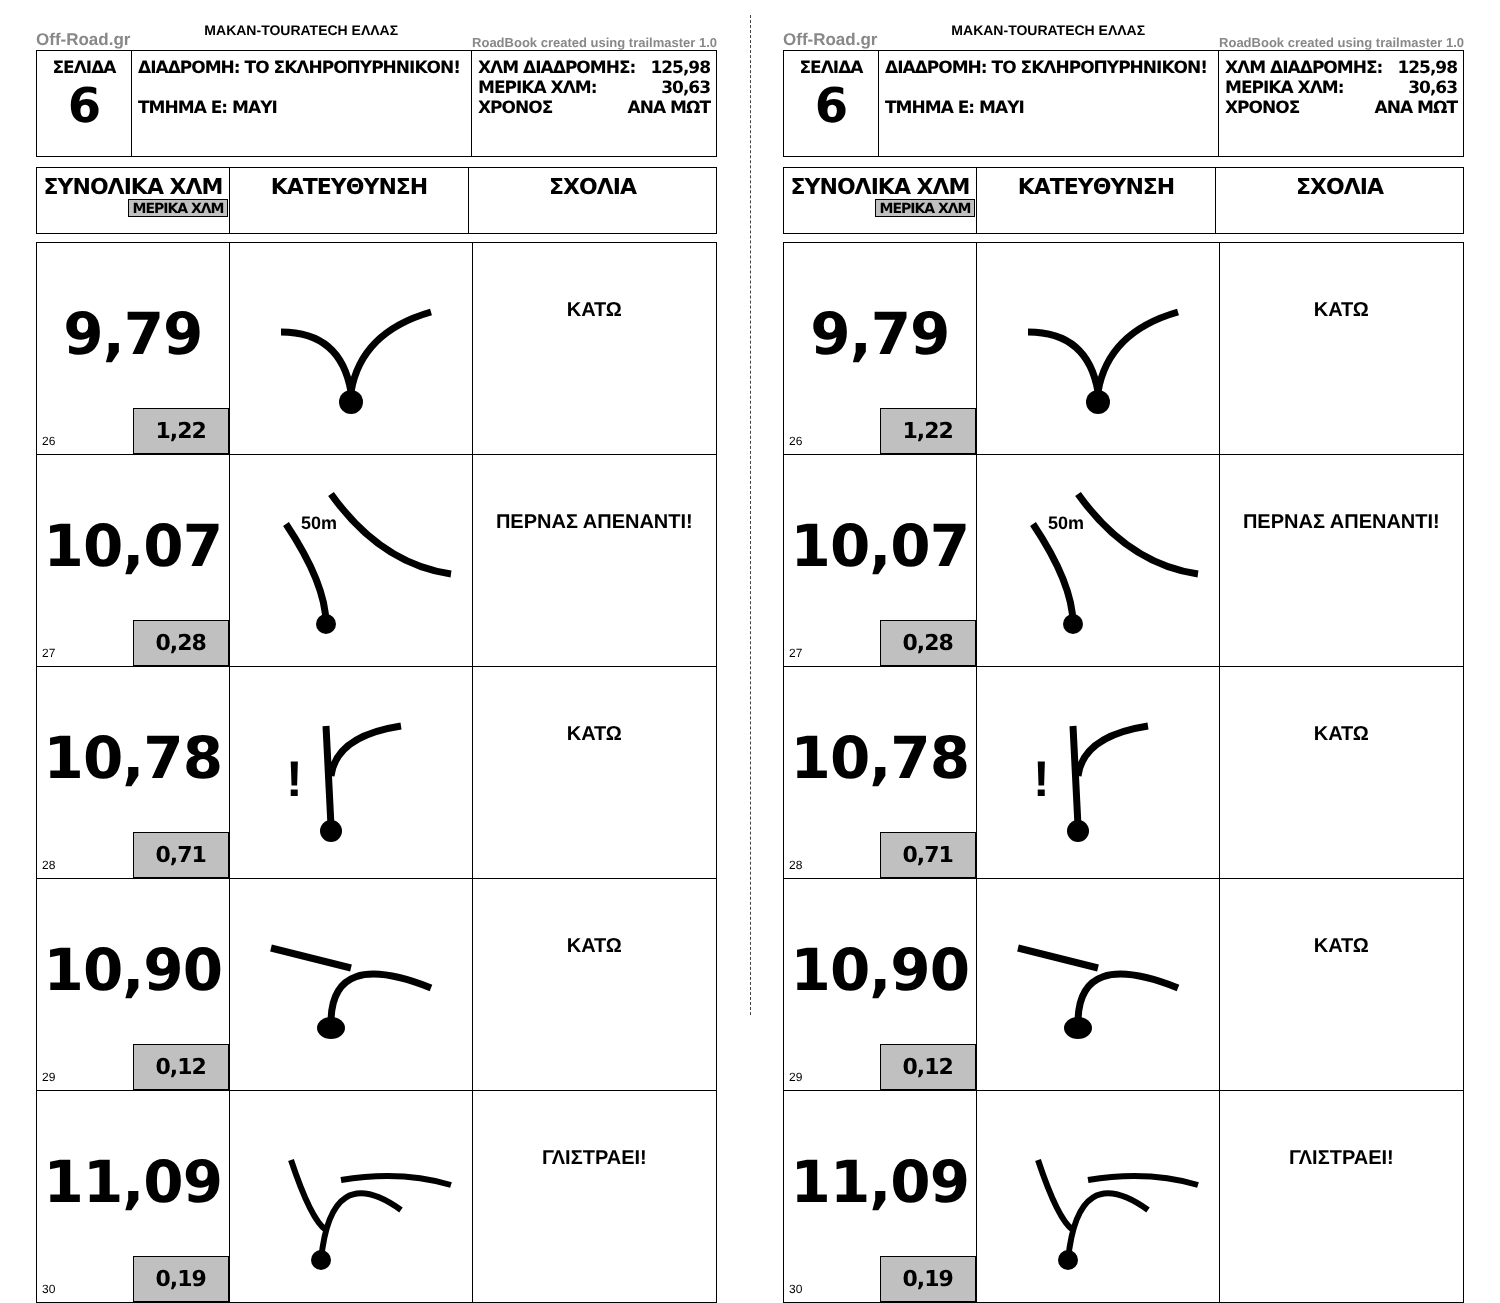Off-Road.gr MAKAN-TOURATECH ΕΛΛΑΣ RoadBook created using trailmaster 1.0
| ΣΕΛΙΔΑ 6 | ΔΙΑΔΡΟΜΗ: ΤΟ ΣΚΛΗΡΟΠΥΡΗΝΙΚΟΝ! ΤΜΗΜΑ Ε: ΜΑΥΙ | ΧΛΜ ΔΙΑΔΡΟΜΗΣ: 125,98 ΜΕΡΙΚΑ ΧΛΜ: 30,63 ΧΡΟΝΟΣ ΑΝΑ ΜΩΤ |
| ΣΥΝΟΛΙΚΑ ΧΛΜ ΜΕΡΙΚΑ ΧΛΜ | ΚΑΤΕΥΘΥΝΣΗ | ΣΧΟΛΙΑ |
| --- | --- | --- |
| 9,79 26 1,22 | | ΚΑΤΩ |
| 10,07 27 0,28 | 50m | ΠΕΡΝΑΣ ΑΠΕΝΑΝΤΙ! |
| 10,78 28 0,71 | ! | ΚΑΤΩ |
| 10,90 29 0,12 | | ΚΑΤΩ |
| 11,09 30 0,19 | | ΓΛΙΣΤΡΑΕΙ! |
Off-Road.gr MAKAN-TOURATECH ΕΛΛΑΣ RoadBook created using trailmaster 1.0
| ΣΕΛΙΔΑ 6 | ΔΙΑΔΡΟΜΗ: ΤΟ ΣΚΛΗΡΟΠΥΡΗΝΙΚΟΝ! ΤΜΗΜΑ Ε: ΜΑΥΙ | ΧΛΜ ΔΙΑΔΡΟΜΗΣ: 125,98 ΜΕΡΙΚΑ ΧΛΜ: 30,63 ΧΡΟΝΟΣ ΑΝΑ ΜΩΤ |
| ΣΥΝΟΛΙΚΑ ΧΛΜ ΜΕΡΙΚΑ ΧΛΜ | ΚΑΤΕΥΘΥΝΣΗ | ΣΧΟΛΙΑ |
| --- | --- | --- |
| 9,79 26 1,22 | | ΚΑΤΩ |
| 10,07 27 0,28 | 50m | ΠΕΡΝΑΣ ΑΠΕΝΑΝΤΙ! |
| 10,78 28 0,71 | ! | ΚΑΤΩ |
| 10,90 29 0,12 | | ΚΑΤΩ |
| 11,09 30 0,19 | | ΓΛΙΣΤΡΑΕΙ! |